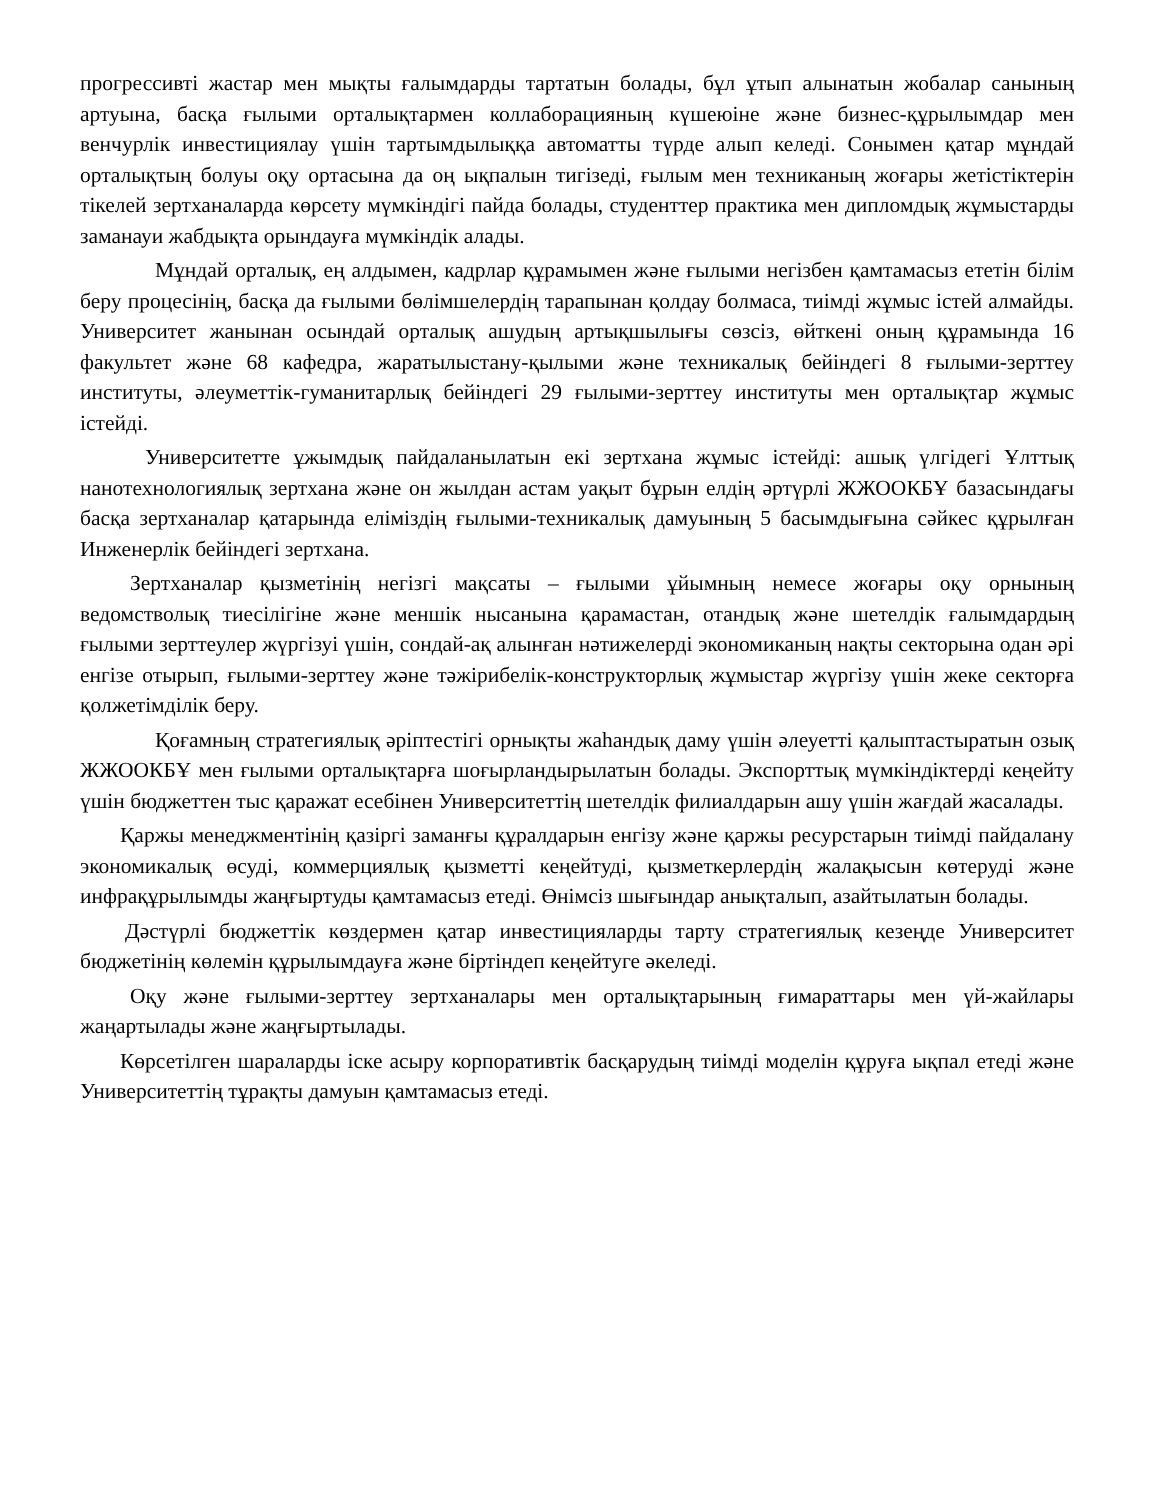прогрессивті жастар мен мықты ғалымдарды тартатын болады, бұл ұтып алынатын жобалар санының артуына, басқа ғылыми орталықтармен коллаборацияның күшеюіне және бизнес-құрылымдар мен венчурлік инвестициялау үшін тартымдылыққа автоматты түрде алып келеді. Сонымен қатар мұндай орталықтың болуы оқу ортасына да оң ықпалын тигізеді, ғылым мен техниканың жоғары жетістіктерін тікелей зертханаларда көрсету мүмкіндігі пайда болады, студенттер практика мен дипломдық жұмыстарды заманауи жабдықта орындауға мүмкіндік алады.
Мұндай орталық, ең алдымен, кадрлар құрамымен және ғылыми негізбен қамтамасыз ететін білім беру процесінің, басқа да ғылыми бөлімшелердің тарапынан қолдау болмаса, тиімді жұмыс істей алмайды. Университет жанынан осындай орталық ашудың артықшылығы сөзсіз, өйткені оның құрамында 16 факультет және 68 кафедра, жаратылыстану-қылыми және техникалық бейіндегі 8 ғылыми-зерттеу институты, әлеуметтік-гуманитарлық бейіндегі 29 ғылыми-зерттеу институты мен орталықтар жұмыс істейді.
Университетте ұжымдық пайдаланылатын екі зертхана жұмыс істейді: ашық үлгідегі Ұлттық нанотехнологиялық зертхана және он жылдан астам уақыт бұрын елдің әртүрлі ЖЖООКБҰ базасындағы басқа зертханалар қатарында еліміздің ғылыми-техникалық дамуының 5 басымдығына сәйкес құрылған Инженерлік бейіндегі зертхана.
Зертханалар қызметінің негізгі мақсаты – ғылыми ұйымның немесе жоғары оқу орнының ведомстволық тиесілігіне және меншік нысанына қарамастан, отандық және шетелдік ғалымдардың ғылыми зерттеулер жүргізуі үшін, сондай-ақ алынған нәтижелерді экономиканың нақты секторына одан әрі енгізе отырып, ғылыми-зерттеу және тәжірибелік-конструкторлық жұмыстар жүргізу үшін жеке секторға қолжетімділік беру.
Қоғамның стратегиялық әріптестігі орнықты жаһандық даму үшін әлеуетті қалыптастыратын озық ЖЖООКБҰ мен ғылыми орталықтарға шоғырландырылатын болады. Экспорттық мүмкіндіктерді кеңейту үшін бюджеттен тыс қаражат есебінен Университеттің шетелдік филиалдарын ашу үшін жағдай жасалады.
Қаржы менеджментінің қазіргі заманғы құралдарын енгізу және қаржы ресурстарын тиімді пайдалану экономикалық өсуді, коммерциялық қызметті кеңейтуді, қызметкерлердің жалақысын көтеруді және инфрақұрылымды жаңғыртуды қамтамасыз етеді. Өнімсіз шығындар анықталып, азайтылатын болады.
Дәстүрлі бюджеттік көздермен қатар инвестицияларды тарту стратегиялық кезеңде Университет бюджетінің көлемін құрылымдауға және біртіндеп кеңейтуге әкеледі.
Оқу және ғылыми-зерттеу зертханалары мен орталықтарының ғимараттары мен үй-жайлары жаңартылады және жаңғыртылады.
Көрсетілген шараларды іске асыру корпоративтік басқарудың тиімді моделін құруға ықпал етеді және Университеттің тұрақты дамуын қамтамасыз етеді.